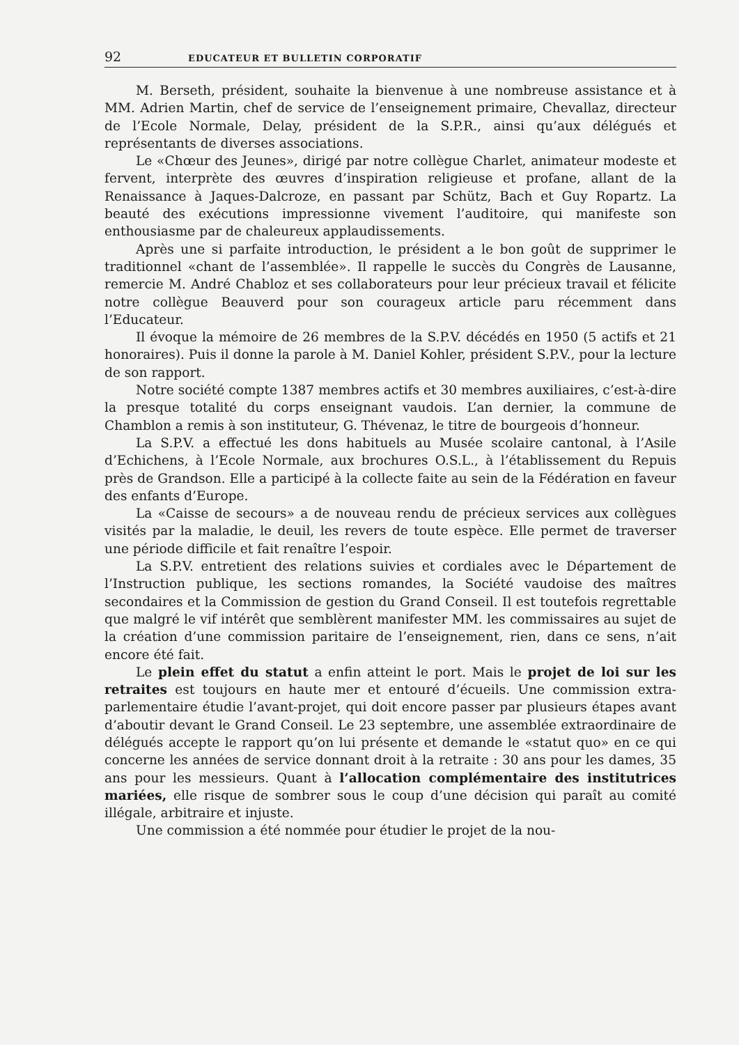92 EDUCATEUR ET BULLETIN CORPORATIF
M. Berseth, président, souhaite la bienvenue à une nombreuse assistance et à MM. Adrien Martin, chef de service de l’enseignement primaire, Chevallaz, directeur de l’Ecole Normale, Delay, président de la S.P.R., ainsi qu’aux délégués et représentants de diverses associations.
Le «Chœur des Jeunes», dirigé par notre collègue Charlet, animateur modeste et fervent, interprète des œuvres d’inspiration religieuse et profane, allant de la Renaissance à Jaques-Dalcroze, en passant par Schütz, Bach et Guy Ropartz. La beauté des exécutions impressionne vivement l’auditoire, qui manifeste son enthousiasme par de chaleureux applaudissements.
Après une si parfaite introduction, le président a le bon goût de supprimer le traditionnel «chant de l’assemblée». Il rappelle le succès du Congrès de Lausanne, remercie M. André Chabloz et ses collaborateurs pour leur précieux travail et félicite notre collègue Beauverd pour son courageux article paru récemment dans l’Educateur.
Il évoque la mémoire de 26 membres de la S.P.V. décédés en 1950 (5 actifs et 21 honoraires). Puis il donne la parole à M. Daniel Kohler, président S.P.V., pour la lecture de son rapport.
Notre société compte 1387 membres actifs et 30 membres auxiliaires, c’est-à-dire la presque totalité du corps enseignant vaudois. L’an dernier, la commune de Chamblon a remis à son instituteur, G. Thévenaz, le titre de bourgeois d’honneur.
La S.P.V. a effectué les dons habituels au Musée scolaire cantonal, à l’Asile d’Echichens, à l’Ecole Normale, aux brochures O.S.L., à l’établissement du Repuis près de Grandson. Elle a participé à la collecte faite au sein de la Fédération en faveur des enfants d’Europe.
La «Caisse de secours» a de nouveau rendu de précieux services aux collègues visités par la maladie, le deuil, les revers de toute espèce. Elle permet de traverser une période difficile et fait renaître l’espoir.
La S.P.V. entretient des relations suivies et cordiales avec le Département de l’Instruction publique, les sections romandes, la Société vaudoise des maîtres secondaires et la Commission de gestion du Grand Conseil. Il est toutefois regrettable que malgré le vif intérêt que semblèrent manifester MM. les commissaires au sujet de la création d’une commission paritaire de l’enseignement, rien, dans ce sens, n’ait encore été fait.
Le plein effet du statut a enfin atteint le port. Mais le projet de loi sur les retraites est toujours en haute mer et entouré d’écueils. Une commission extra-parlementaire étudie l’avant-projet, qui doit encore passer par plusieurs étapes avant d’aboutir devant le Grand Conseil. Le 23 septembre, une assemblée extraordinaire de délégués accepte le rapport qu’on lui présente et demande le «statut quo» en ce qui concerne les années de service donnant droit à la retraite : 30 ans pour les dames, 35 ans pour les messieurs. Quant à l’allocation complémentaire des institutrices mariées, elle risque de sombrer sous le coup d’une décision qui paraît au comité illégale, arbitraire et injuste.
Une commission a été nommée pour étudier le projet de la nou-